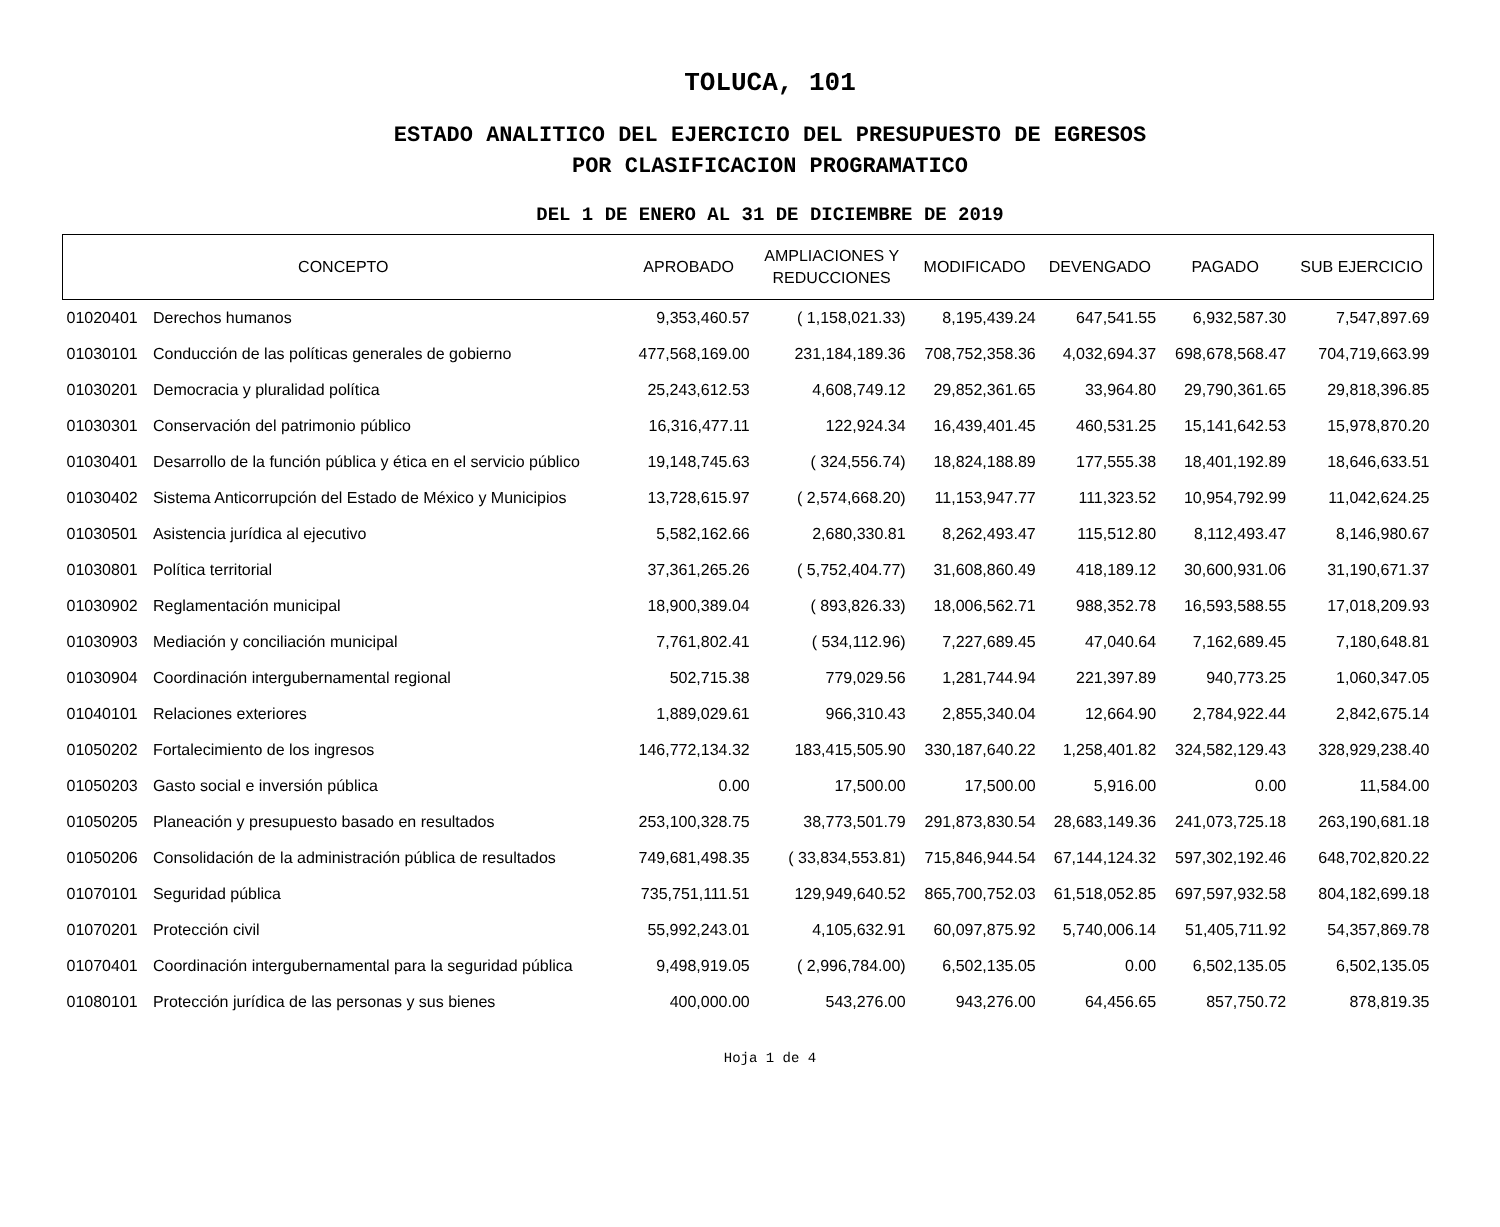TOLUCA, 101
ESTADO ANALITICO DEL EJERCICIO DEL PRESUPUESTO DE EGRESOS
POR CLASIFICACION PROGRAMATICO
DEL 1 DE ENERO AL 31 DE DICIEMBRE DE 2019
| CONCEPTO | | APROBADO | AMPLIACIONES Y REDUCCIONES | MODIFICADO | DEVENGADO | PAGADO | SUB EJERCICIO |
| --- | --- | --- | --- | --- | --- | --- | --- |
| 01020401 | Derechos humanos | 9,353,460.57 | ( 1,158,021.33) | 8,195,439.24 | 647,541.55 | 6,932,587.30 | 7,547,897.69 |
| 01030101 | Conducción de las políticas generales de gobierno | 477,568,169.00 | 231,184,189.36 | 708,752,358.36 | 4,032,694.37 | 698,678,568.47 | 704,719,663.99 |
| 01030201 | Democracia y pluralidad política | 25,243,612.53 | 4,608,749.12 | 29,852,361.65 | 33,964.80 | 29,790,361.65 | 29,818,396.85 |
| 01030301 | Conservación del patrimonio público | 16,316,477.11 | 122,924.34 | 16,439,401.45 | 460,531.25 | 15,141,642.53 | 15,978,870.20 |
| 01030401 | Desarrollo de la función pública y ética en el servicio público | 19,148,745.63 | ( 324,556.74) | 18,824,188.89 | 177,555.38 | 18,401,192.89 | 18,646,633.51 |
| 01030402 | Sistema Anticorrupción del Estado de México y Municipios | 13,728,615.97 | ( 2,574,668.20) | 11,153,947.77 | 111,323.52 | 10,954,792.99 | 11,042,624.25 |
| 01030501 | Asistencia jurídica al ejecutivo | 5,582,162.66 | 2,680,330.81 | 8,262,493.47 | 115,512.80 | 8,112,493.47 | 8,146,980.67 |
| 01030801 | Política territorial | 37,361,265.26 | ( 5,752,404.77) | 31,608,860.49 | 418,189.12 | 30,600,931.06 | 31,190,671.37 |
| 01030902 | Reglamentación municipal | 18,900,389.04 | ( 893,826.33) | 18,006,562.71 | 988,352.78 | 16,593,588.55 | 17,018,209.93 |
| 01030903 | Mediación y conciliación municipal | 7,761,802.41 | ( 534,112.96) | 7,227,689.45 | 47,040.64 | 7,162,689.45 | 7,180,648.81 |
| 01030904 | Coordinación intergubernamental regional | 502,715.38 | 779,029.56 | 1,281,744.94 | 221,397.89 | 940,773.25 | 1,060,347.05 |
| 01040101 | Relaciones exteriores | 1,889,029.61 | 966,310.43 | 2,855,340.04 | 12,664.90 | 2,784,922.44 | 2,842,675.14 |
| 01050202 | Fortalecimiento de los ingresos | 146,772,134.32 | 183,415,505.90 | 330,187,640.22 | 1,258,401.82 | 324,582,129.43 | 328,929,238.40 |
| 01050203 | Gasto social e inversión pública | 0.00 | 17,500.00 | 17,500.00 | 5,916.00 | 0.00 | 11,584.00 |
| 01050205 | Planeación y presupuesto basado en resultados | 253,100,328.75 | 38,773,501.79 | 291,873,830.54 | 28,683,149.36 | 241,073,725.18 | 263,190,681.18 |
| 01050206 | Consolidación de la administración pública de resultados | 749,681,498.35 | ( 33,834,553.81) | 715,846,944.54 | 67,144,124.32 | 597,302,192.46 | 648,702,820.22 |
| 01070101 | Seguridad pública | 735,751,111.51 | 129,949,640.52 | 865,700,752.03 | 61,518,052.85 | 697,597,932.58 | 804,182,699.18 |
| 01070201 | Protección civil | 55,992,243.01 | 4,105,632.91 | 60,097,875.92 | 5,740,006.14 | 51,405,711.92 | 54,357,869.78 |
| 01070401 | Coordinación intergubernamental para la seguridad pública | 9,498,919.05 | ( 2,996,784.00) | 6,502,135.05 | 0.00 | 6,502,135.05 | 6,502,135.05 |
| 01080101 | Protección jurídica de las personas y sus bienes | 400,000.00 | 543,276.00 | 943,276.00 | 64,456.65 | 857,750.72 | 878,819.35 |
Hoja 1 de 4